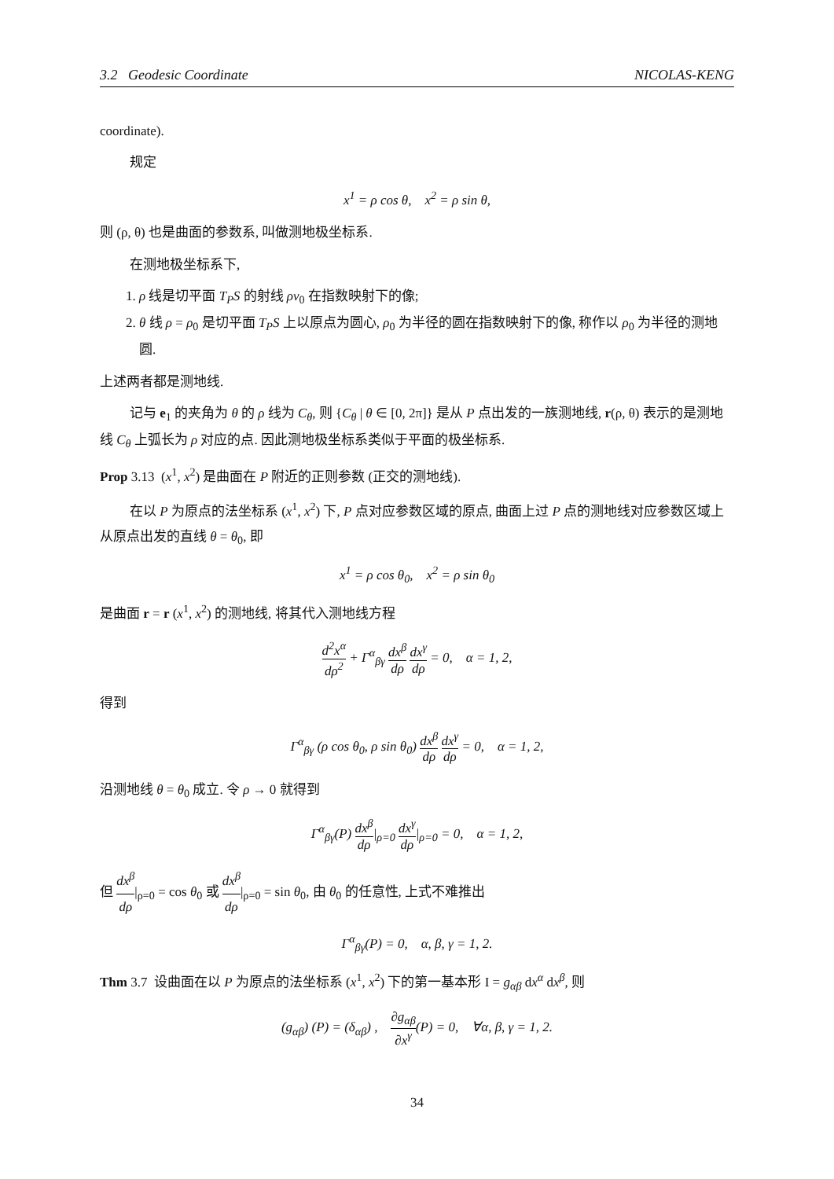3.2 Geodesic Coordinate NICOLAS-KENG
coordinate).
规定
x<sup>1</sup> = ρ cos θ, x<sup>2</sup> = ρ sin θ,
则 (ρ, θ) 也是曲面的参数系, 叫做测地极坐标系.
在测地极坐标系下,
1. ρ 线是切平面 T<sub>P</sub>S 的射线 ρv<sub>0</sub> 在指数映射下的像;
2. θ 线 ρ = ρ<sub>0</sub> 是切平面 T<sub>P</sub>S 上以原点为圆心, ρ<sub>0</sub> 为半径的圆在指数映射下的像, 称作以 ρ<sub>0</sub> 为半径的测地圆.
上述两者都是测地线.
记与 e<sub>1</sub> 的夹角为 θ 的 ρ 线为 C<sub>θ</sub>, 则 {C<sub>θ</sub> | θ ∈ [0, 2π]} 是从 P 点出发的一族测地线, r(ρ, θ) 表示的是测地线 C<sub>θ</sub> 上弧长为 ρ 对应的点. 因此测地极坐标系类似于平面的极坐标系.
Prop 3.13 (x<sup>1</sup>, x<sup>2</sup>) 是曲面在 P 附近的正则参数 (正交的测地线).
在以 P 为原点的法坐标系 (x<sup>1</sup>, x<sup>2</sup>) 下, P 点对应参数区域的原点, 曲面上过 P 点的测地线对应参数区域上从原点出发的直线 θ = θ<sub>0</sub>, 即
x<sup>1</sup> = ρ cos θ<sub>0</sub>, x<sup>2</sup> = ρ sin θ<sub>0</sub>
是曲面 r = r (x<sup>1</sup>, x<sup>2</sup>) 的测地线, 将其代入测地线方程
d<sup>2</sup>x<sup>α</sup> dρ<sup>2</sup> + Γ<sup>α</sup><sub>βγ</sub> dx<sup>β</sup> dρ dx<sup>γ</sup> dρ = 0, α = 1, 2,
得到
Γ<sup>α</sup><sub>βγ</sub> (ρ cos θ<sub>0</sub>, ρ sin θ<sub>0</sub>) dx<sup>β</sup> dρ dx<sup>γ</sup> dρ = 0, α = 1, 2,
沿测地线 θ = θ<sub>0</sub> 成立. 令 ρ → 0 就得到
Γ<sup>α</sup><sub>βγ</sub>(P) dx<sup>β</sup> dρ|<sub>ρ=0</sub> dx<sup>γ</sup> dρ|<sub>ρ=0</sub> = 0, α = 1, 2,
但 dx<sup>β</sup> dρ|<sub>ρ=0</sub> = cos θ<sub>0</sub> 或 dx<sup>β</sup> dρ|<sub>ρ=0</sub> = sin θ<sub>0</sub>, 由 θ<sub>0</sub> 的任意性, 上式不难推出
Γ<sup>α</sup><sub>βγ</sub>(P) = 0, α, β, γ = 1, 2.
Thm 3.7 设曲面在以 P 为原点的法坐标系 (x<sup>1</sup>, x<sup>2</sup>) 下的第一基本形 I = g<sub>αβ</sub> dx<sup>α</sup> dx<sup>β</sup>, 则
(g<sub>αβ</sub>) (P) = (δ<sub>αβ</sub>) , ∂g<sub>αβ</sub> ∂x<sup>γ</sup>(P) = 0, ∀α, β, γ = 1, 2.
34